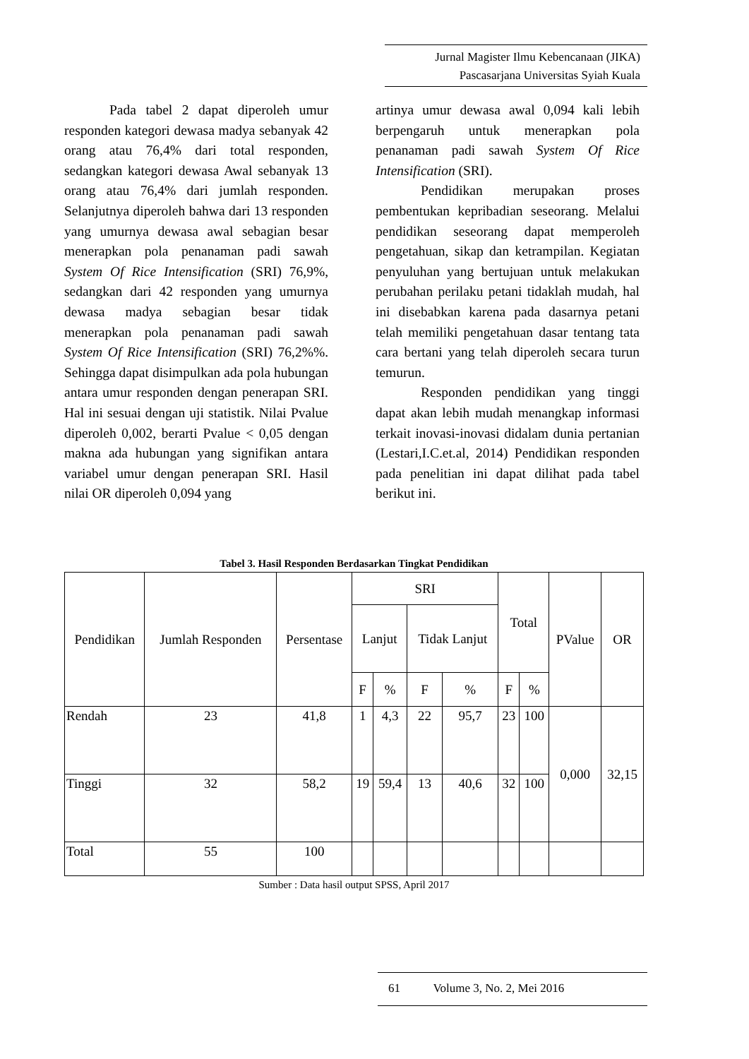Jurnal Magister Ilmu Kebencanaan (JIKA)
Pascasarjana Universitas Syiah Kuala
Pada tabel 2 dapat diperoleh umur responden kategori dewasa madya sebanyak 42 orang atau 76,4% dari total responden, sedangkan kategori dewasa Awal sebanyak 13 orang atau 76,4% dari jumlah responden. Selanjutnya diperoleh bahwa dari 13 responden yang umurnya dewasa awal sebagian besar menerapkan pola penanaman padi sawah System Of Rice Intensification (SRI) 76,9%, sedangkan dari 42 responden yang umurnya dewasa madya sebagian besar tidak menerapkan pola penanaman padi sawah System Of Rice Intensification (SRI) 76,2%%. Sehingga dapat disimpulkan ada pola hubungan antara umur responden dengan penerapan SRI. Hal ini sesuai dengan uji statistik. Nilai Pvalue diperoleh 0,002, berarti Pvalue < 0,05 dengan makna ada hubungan yang signifikan antara variabel umur dengan penerapan SRI. Hasil nilai OR diperoleh 0,094 yang
artinya umur dewasa awal 0,094 kali lebih berpengaruh untuk menerapkan pola penanaman padi sawah System Of Rice Intensification (SRI).
Pendidikan merupakan proses pembentukan kepribadian seseorang. Melalui pendidikan seseorang dapat memperoleh pengetahuan, sikap dan ketrampilan. Kegiatan penyuluhan yang bertujuan untuk melakukan perubahan perilaku petani tidaklah mudah, hal ini disebabkan karena pada dasarnya petani telah memiliki pengetahuan dasar tentang tata cara bertani yang telah diperoleh secara turun temurun.
Responden pendidikan yang tinggi dapat akan lebih mudah menangkap informasi terkait inovasi-inovasi didalam dunia pertanian (Lestari,I.C.et.al, 2014) Pendidikan responden pada penelitian ini dapat dilihat pada tabel berikut ini.
Tabel 3. Hasil Responden Berdasarkan Tingkat Pendidikan
| Pendidikan | Jumlah Responden | Persentase | SRI | | | | Total | | PValue | OR |
| --- | --- | --- | --- | --- | --- | --- | --- | --- | --- | --- |
| | | | Lanjut | | Tidak Lanjut | | | | | |
| | | | F | % | F | % | F | % | | |
| Rendah | 23 | 41,8 | 1 | 4,3 | 22 | 95,7 | 23 | 100 | 0,000 | 32,15 |
| Tinggi | 32 | 58,2 | 19 | 59,4 | 13 | 40,6 | 32 | 100 | | |
| Total | 55 | 100 | | | | | | | | |
Sumber : Data hasil output SPSS, April 2017
61 Volume 3, No. 2, Mei 2016